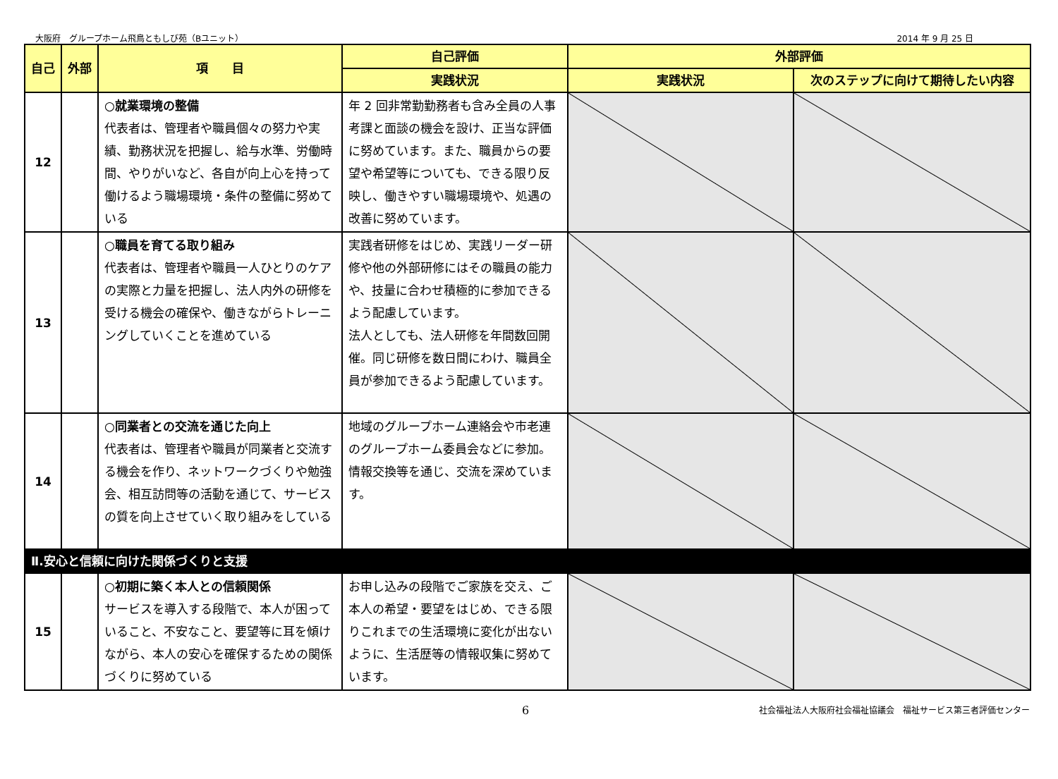大阪府　グループホーム飛鳥ともしび苑（Bユニット） 2014 年 9 月 25 日
| 自己 | 外部 | 項 目 | 自己評価 | 外部評価 | |
| --- | --- | --- | --- | --- | --- |
| | | | 実践状況 | 実践状況 | 次のステップに向けて期待したい内容 |
| 12 | | ○就業環境の整備 代表者は、管理者や職員個々の努力や実績、勤務状況を把握し、給与水準、労働時間、やりがいなど、各自が向上心を持って働けるよう職場環境・条件の整備に努めている | 年 2 回非常勤勤務者も含み全員の人事考課と面談の機会を設け、正当な評価に努めています。また、職員からの要望や希望等についても、できる限り反映し、働きやすい職場環境や、処遇の改善に努めています。 | | |
| 13 | | ○職員を育てる取り組み 代表者は、管理者や職員一人ひとりのケアの実際と力量を把握し、法人内外の研修を受ける機会の確保や、働きながらトレーニングしていくことを進めている | 実践者研修をはじめ、実践リーダー研修や他の外部研修にはその職員の能力や、技量に合わせ積極的に参加できるよう配慮しています。 法人としても、法人研修を年間数回開催。同じ研修を数日間にわけ、職員全員が参加できるよう配慮しています。 | | |
| 14 | | ○同業者との交流を通じた向上 代表者は、管理者や職員が同業者と交流する機会を作り、ネットワークづくりや勉強会、相互訪問等の活動を通じて、サービスの質を向上させていく取り組みをしている | 地域のグループホーム連絡会や市老連のグループホーム委員会などに参加。情報交換等を通じ、交流を深めています。 | | |
| Ⅱ.安心と信頼に向けた関係づくりと支援 | | | | | |
| 15 | | ○初期に築く本人との信頼関係 サービスを導入する段階で、本人が困っていること、不安なこと、要望等に耳を傾けながら、本人の安心を確保するための関係づくりに努めている | お申し込みの段階でご家族を交え、ご本人の希望・要望をはじめ、できる限りこれまでの生活環境に変化が出ないように、生活歴等の情報収集に努めています。 | | |
6 社会福祉法人大阪府社会福祉協議会　福祉サービス第三者評価センター